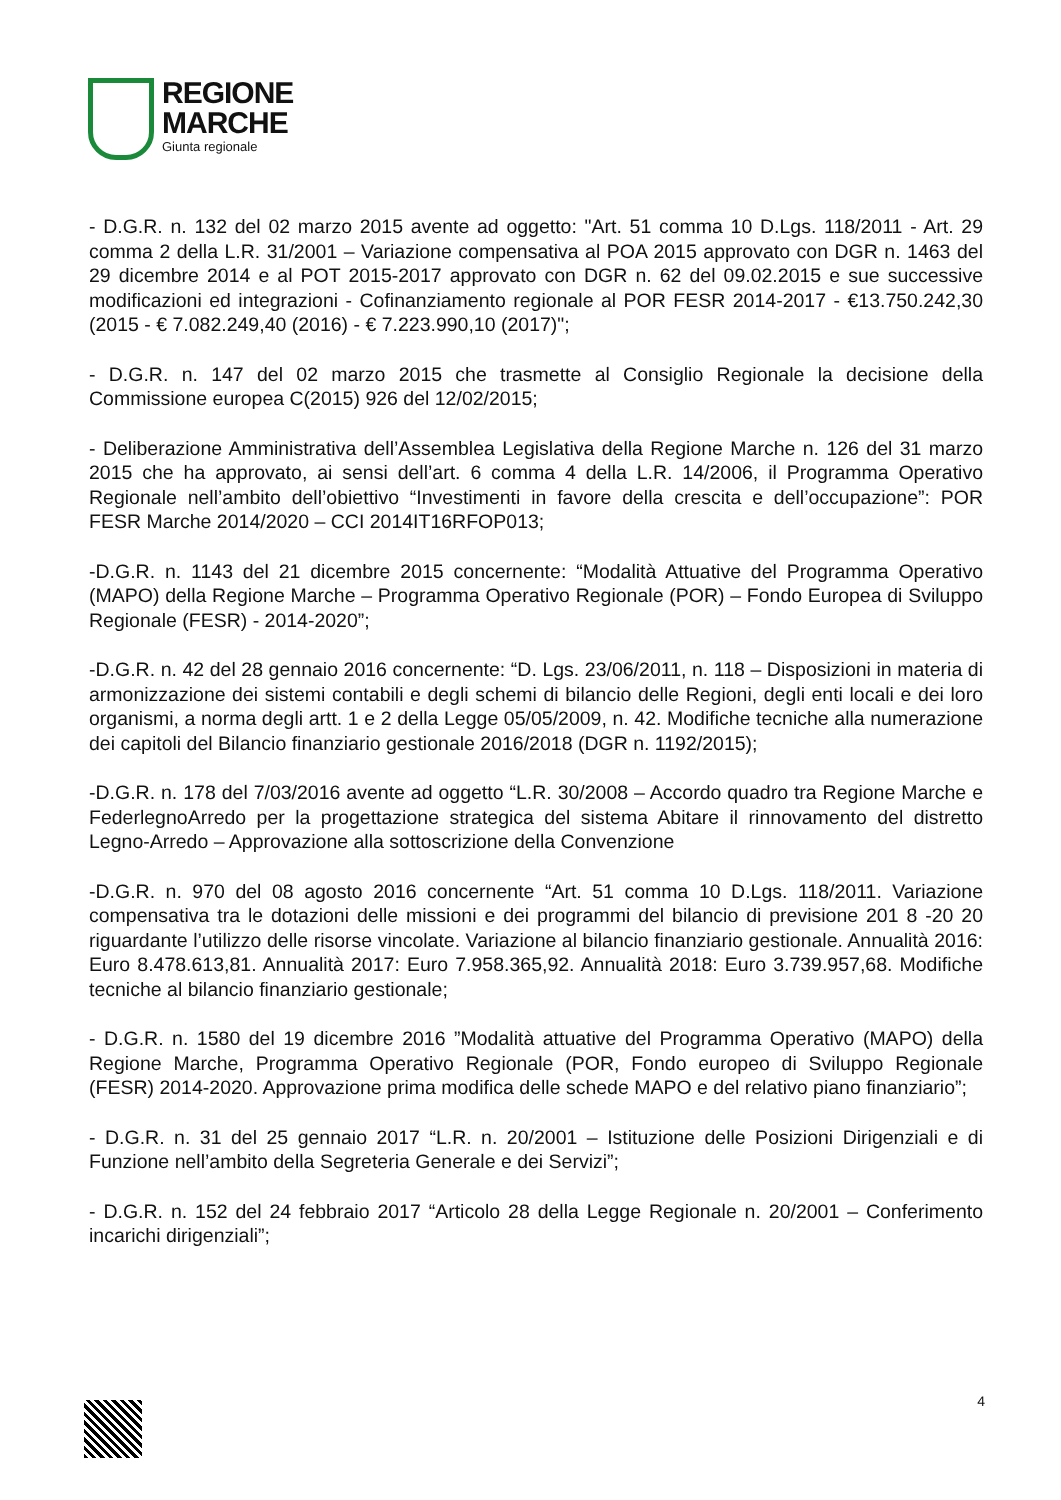REGIONE
MARCHE
Giunta regionale
- D.G.R. n. 132 del 02 marzo 2015 avente ad oggetto: "Art. 51 comma 10 D.Lgs. 118/2011 - Art. 29 comma 2 della L.R. 31/2001 – Variazione compensativa al POA 2015 approvato con DGR n. 1463 del 29 dicembre 2014 e al POT 2015-2017 approvato con DGR n. 62 del 09.02.2015 e sue successive modificazioni ed integrazioni - Cofinanziamento regionale al POR FESR 2014-2017 - €13.750.242,30 (2015 - € 7.082.249,40 (2016) - € 7.223.990,10 (2017)";
- D.G.R. n. 147 del 02 marzo 2015 che trasmette al Consiglio Regionale la decisione della Commissione europea C(2015) 926 del 12/02/2015;
- Deliberazione Amministrativa dell’Assemblea Legislativa della Regione Marche n. 126 del 31 marzo 2015 che ha approvato, ai sensi dell’art. 6 comma 4 della L.R. 14/2006, il Programma Operativo Regionale nell’ambito dell’obiettivo “Investimenti in favore della crescita e dell’occupazione”: POR FESR Marche 2014/2020 – CCI 2014IT16RFOP013;
-D.G.R. n. 1143 del 21 dicembre 2015 concernente: “Modalità Attuative del Programma Operativo (MAPO) della Regione Marche – Programma Operativo Regionale (POR) – Fondo Europea di Sviluppo Regionale (FESR) - 2014-2020”;
-D.G.R. n. 42 del 28 gennaio 2016 concernente: “D. Lgs. 23/06/2011, n. 118 – Disposizioni in materia di armonizzazione dei sistemi contabili e degli schemi di bilancio delle Regioni, degli enti locali e dei loro organismi, a norma degli artt. 1 e 2 della Legge 05/05/2009, n. 42. Modifiche tecniche alla numerazione dei capitoli del Bilancio finanziario gestionale 2016/2018 (DGR n. 1192/2015);
-D.G.R. n. 178 del 7/03/2016 avente ad oggetto “L.R. 30/2008 – Accordo quadro tra Regione Marche e FederlegnoArredo per la progettazione strategica del sistema Abitare il rinnovamento del distretto Legno-Arredo – Approvazione alla sottoscrizione della Convenzione
-D.G.R. n. 970 del 08 agosto 2016 concernente “Art. 51 comma 10 D.Lgs. 118/2011. Variazione compensativa tra le dotazioni delle missioni e dei programmi del bilancio di previsione 201 8 -20 20 riguardante l’utilizzo delle risorse vincolate. Variazione al bilancio finanziario gestionale. Annualità 2016: Euro 8.478.613,81. Annualità 2017: Euro 7.958.365,92. Annualità 2018: Euro 3.739.957,68. Modifiche tecniche al bilancio finanziario gestionale;
- D.G.R. n. 1580 del 19 dicembre 2016 ”Modalità attuative del Programma Operativo (MAPO) della Regione Marche, Programma Operativo Regionale (POR, Fondo europeo di Sviluppo Regionale (FESR) 2014-2020. Approvazione prima modifica delle schede MAPO e del relativo piano finanziario”;
- D.G.R. n. 31 del 25 gennaio 2017 “L.R. n. 20/2001 – Istituzione delle Posizioni Dirigenziali e di Funzione nell’ambito della Segreteria Generale e dei Servizi”;
- D.G.R. n. 152 del 24 febbraio 2017 “Articolo 28 della Legge Regionale n. 20/2001 – Conferimento incarichi dirigenziali”;
4